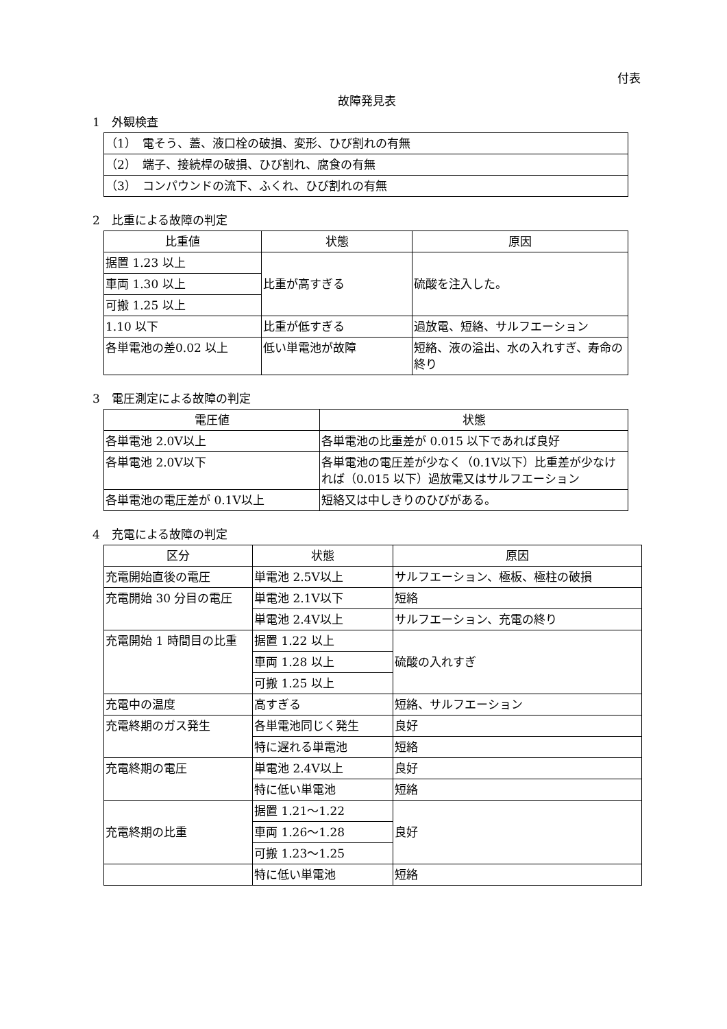付表
故障発見表
1　外観検査
| （1） 電そう、蓋、液口栓の破損、変形、ひび割れの有無 |
| （2） 端子、接続桿の破損、ひび割れ、腐食の有無 |
| （3） コンパウンドの流下、ふくれ、ひび割れの有無 |
2　比重による故障の判定
| 比重値 | 状態 | 原因 |
| --- | --- | --- |
| 据置 1.23 以上 | 比重が高すぎる | 硫酸を注入した。 |
| 車両 1.30 以上 | | |
| 可搬 1.25 以上 | | |
| 1.10 以下 | 比重が低すぎる | 過放電、短絡、サルフエーション |
| 各単電池の差0.02 以上 | 低い単電池が故障 | 短絡、液の溢出、水の入れすぎ、寿命の終り |
3　電圧測定による故障の判定
| 電圧値 | 状態 |
| --- | --- |
| 各単電池 2.0V以上 | 各単電池の比重差が 0.015 以下であれば良好 |
| 各単電池 2.0V以下 | 各単電池の電圧差が少なく（0.1V以下）比重差が少なければ（0.015 以下）過放電又はサルフエーション |
| 各単電池の電圧差が 0.1V以上 | 短絡又は中しきりのひびがある。 |
4　充電による故障の判定
| 区分 | 状態 | 原因 |
| --- | --- | --- |
| 充電開始直後の電圧 | 単電池 2.5V以上 | サルフエーション、極板、極柱の破損 |
| 充電開始 30 分目の電圧 | 単電池 2.1V以下 | 短絡 |
| | 単電池 2.4V以上 | サルフエーション、充電の終り |
| 充電開始 1 時間目の比重 | 据置 1.22 以上 | 硫酸の入れすぎ |
| | 車両 1.28 以上 | |
| | 可搬 1.25 以上 | |
| 充電中の温度 | 高すぎる | 短絡、サルフエーション |
| 充電終期のガス発生 | 各単電池同じく発生 | 良好 |
| | 特に遅れる単電池 | 短絡 |
| 充電終期の電圧 | 単電池 2.4V以上 | 良好 |
| | 特に低い単電池 | 短絡 |
| 充電終期の比重 | 据置 1.21～1.22 | 良好 |
| | 車両 1.26～1.28 | |
| | 可搬 1.23～1.25 | |
| | 特に低い単電池 | 短絡 |